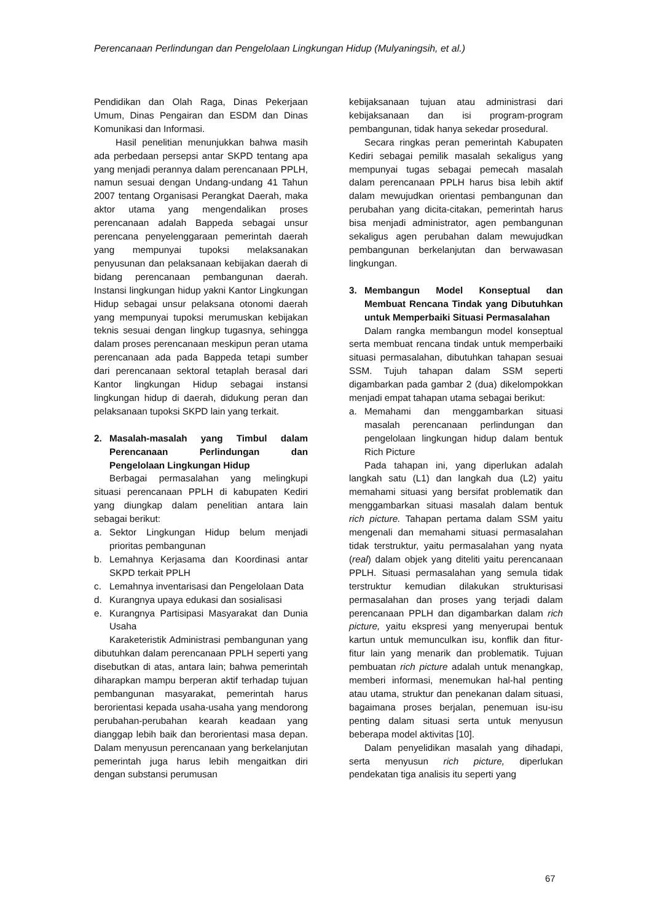Perencanaan Perlindungan dan Pengelolaan Lingkungan Hidup (Mulyaningsih, et al.)
Pendidikan dan Olah Raga, Dinas Pekerjaan Umum, Dinas Pengairan dan ESDM dan Dinas Komunikasi dan Informasi.
Hasil penelitian menunjukkan bahwa masih ada perbedaan persepsi antar SKPD tentang apa yang menjadi perannya dalam perencanaan PPLH, namun sesuai dengan Undang-undang 41 Tahun 2007 tentang Organisasi Perangkat Daerah, maka aktor utama yang mengendalikan proses perencanaan adalah Bappeda sebagai unsur perencana penyelenggaraan pemerintah daerah yang mempunyai tupoksi melaksanakan penyusunan dan pelaksanaan kebijakan daerah di bidang perencanaan pembangunan daerah. Instansi lingkungan hidup yakni Kantor Lingkungan Hidup sebagai unsur pelaksana otonomi daerah yang mempunyai tupoksi merumuskan kebijakan teknis sesuai dengan lingkup tugasnya, sehingga dalam proses perencanaan meskipun peran utama perencanaan ada pada Bappeda tetapi sumber dari perencanaan sektoral tetaplah berasal dari Kantor lingkungan Hidup sebagai instansi lingkungan hidup di daerah, didukung peran dan pelaksanaan tupoksi SKPD lain yang terkait.
2. Masalah-masalah yang Timbul dalam Perencanaan Perlindungan dan Pengelolaan Lingkungan Hidup
Berbagai permasalahan yang melingkupi situasi perencanaan PPLH di kabupaten Kediri yang diungkap dalam penelitian antara lain sebagai berikut:
a. Sektor Lingkungan Hidup belum menjadi prioritas pembangunan
b. Lemahnya Kerjasama dan Koordinasi antar SKPD terkait PPLH
c. Lemahnya inventarisasi dan Pengelolaan Data
d. Kurangnya upaya edukasi dan sosialisasi
e. Kurangnya Partisipasi Masyarakat dan Dunia Usaha
Karaketeristik Administrasi pembangunan yang dibutuhkan dalam perencanaan PPLH seperti yang disebutkan di atas, antara lain; bahwa pemerintah diharapkan mampu berperan aktif terhadap tujuan pembangunan masyarakat, pemerintah harus berorientasi kepada usaha-usaha yang mendorong perubahan-perubahan kearah keadaan yang dianggap lebih baik dan berorientasi masa depan. Dalam menyusun perencanaan yang berkelanjutan pemerintah juga harus lebih mengaitkan diri dengan substansi perumusan
kebijaksanaan tujuan atau administrasi dari kebijaksanaan dan isi program-program pembangunan, tidak hanya sekedar prosedural.
Secara ringkas peran pemerintah Kabupaten Kediri sebagai pemilik masalah sekaligus yang mempunyai tugas sebagai pemecah masalah dalam perencanaan PPLH harus bisa lebih aktif dalam mewujudkan orientasi pembangunan dan perubahan yang dicita-citakan, pemerintah harus bisa menjadi administrator, agen pembangunan sekaligus agen perubahan dalam mewujudkan pembangunan berkelanjutan dan berwawasan lingkungan.
3. Membangun Model Konseptual dan Membuat Rencana Tindak yang Dibutuhkan untuk Memperbaiki Situasi Permasalahan
Dalam rangka membangun model konseptual serta membuat rencana tindak untuk memperbaiki situasi permasalahan, dibutuhkan tahapan sesuai SSM. Tujuh tahapan dalam SSM seperti digambarkan pada gambar 2 (dua) dikelompokkan menjadi empat tahapan utama sebagai berikut:
a. Memahami dan menggambarkan situasi masalah perencanaan perlindungan dan pengelolaan lingkungan hidup dalam bentuk Rich Picture
Pada tahapan ini, yang diperlukan adalah langkah satu (L1) dan langkah dua (L2) yaitu memahami situasi yang bersifat problematik dan menggambarkan situasi masalah dalam bentuk rich picture. Tahapan pertama dalam SSM yaitu mengenali dan memahami situasi permasalahan tidak terstruktur, yaitu permasalahan yang nyata (real) dalam objek yang diteliti yaitu perencanaan PPLH. Situasi permasalahan yang semula tidak terstruktur kemudian dilakukan strukturisasi permasalahan dan proses yang terjadi dalam perencanaan PPLH dan digambarkan dalam rich picture, yaitu ekspresi yang menyerupai bentuk kartun untuk memunculkan isu, konflik dan fitur-fitur lain yang menarik dan problematik. Tujuan pembuatan rich picture adalah untuk menangkap, memberi informasi, menemukan hal-hal penting atau utama, struktur dan penekanan dalam situasi, bagaimana proses berjalan, penemuan isu-isu penting dalam situasi serta untuk menyusun beberapa model aktivitas [10].
Dalam penyelidikan masalah yang dihadapi, serta menyusun rich picture, diperlukan pendekatan tiga analisis itu seperti yang
67